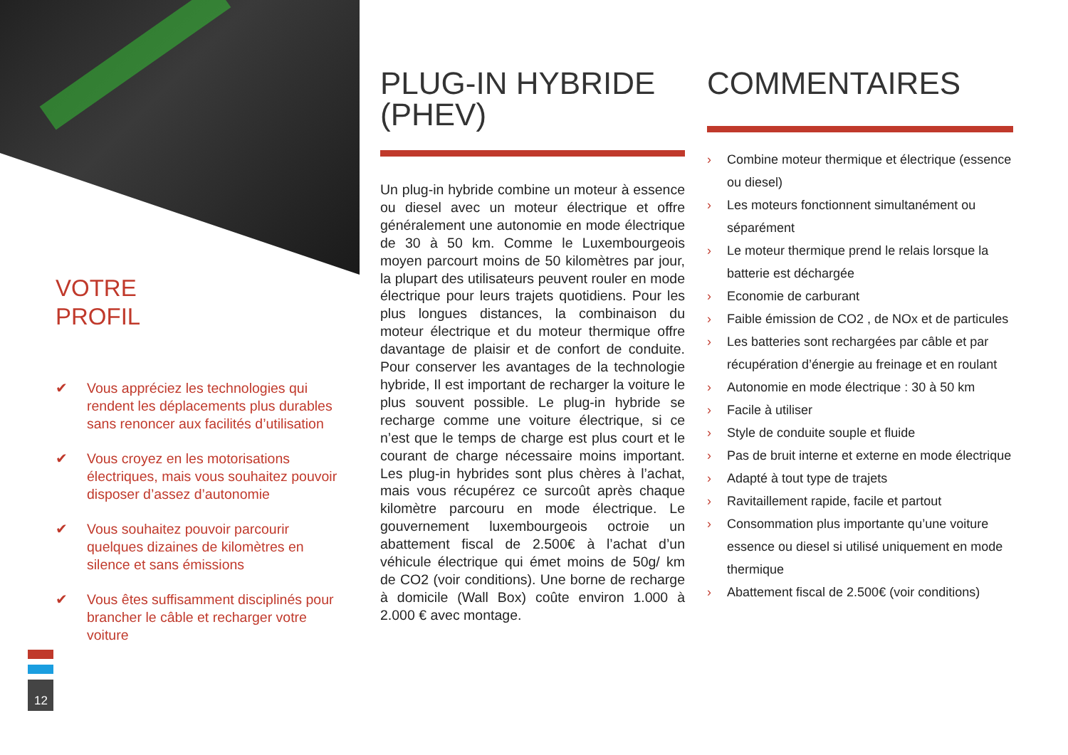VOTRE
PROFIL
✔ Vous appréciez les technologies qui rendent les déplacements plus durables sans renoncer aux facilités d’utilisation
✔ Vous croyez en les motorisations électriques, mais vous souhaitez pouvoir disposer d’assez d’autonomie
✔ Vous souhaitez pouvoir parcourir quelques dizaines de kilomètres en silence et sans émissions
✔ Vous êtes suffisamment disciplinés pour brancher le câble et recharger votre voiture
12
PLUG-IN HYBRIDE (PHEV)
Un plug-in hybride combine un moteur à essence ou diesel avec un moteur électrique et offre généralement une autonomie en mode électrique de 30 à 50 km. Comme le Luxembourgeois moyen parcourt moins de 50 kilomètres par jour, la plupart des utilisateurs peuvent rouler en mode électrique pour leurs trajets quotidiens. Pour les plus longues distances, la combinaison du moteur électrique et du moteur thermique offre davantage de plaisir et de confort de conduite. Pour conserver les avantages de la technologie hybride, Il est important de recharger la voiture le plus souvent possible. Le plug-in hybride se recharge comme une voiture électrique, si ce n’est que le temps de charge est plus court et le courant de charge nécessaire moins important. Les plug-in hybrides sont plus chères à l’achat, mais vous récupérez ce surcoût après chaque kilomètre parcouru en mode électrique. Le gouvernement luxembourgeois octroie un abattement fiscal de 2.500€ à l’achat d’un véhicule électrique qui émet moins de 50g/ km de CO2 (voir conditions). Une borne de recharge à domicile (Wall Box) coûte environ 1.000 à 2.000 € avec montage.
COMMENTAIRES
› Combine moteur thermique et électrique (essence ou diesel)
› Les moteurs fonctionnent simultanément ou séparément
› Le moteur thermique prend le relais lorsque la batterie est déchargée
› Economie de carburant
› Faible émission de CO2 , de NOx et de particules
› Les batteries sont rechargées par câble et par récupération d’énergie au freinage et en roulant
› Autonomie en mode électrique : 30 à 50 km
› Facile à utiliser
› Style de conduite souple et fluide
› Pas de bruit interne et externe en mode électrique
› Adapté à tout type de trajets
› Ravitaillement rapide, facile et partout
› Consommation plus importante qu’une voiture essence ou diesel si utilisé uniquement en mode thermique
› Abattement fiscal de 2.500€ (voir conditions)